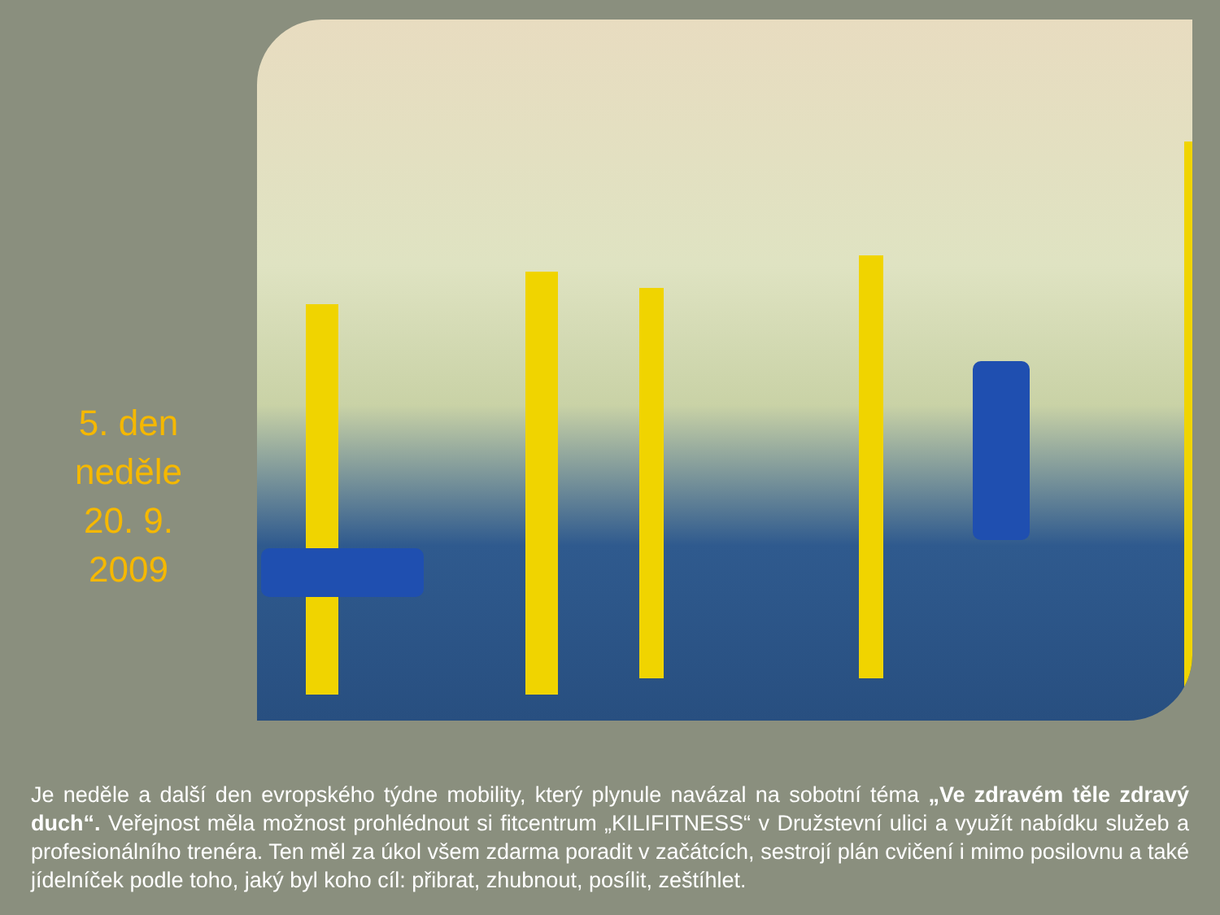5. den
neděle
20. 9.
2009
Je neděle a další den evropského týdne mobility, který plynule navázal na sobotní téma „Ve zdravém těle zdravý duch“. Veřejnost měla možnost prohlédnout si fitcentrum „KILIFITNESS“ v Družstevní ulici a využít nabídku služeb a profesionálního trenéra. Ten měl za úkol všem zdarma poradit v začátcích, sestrojí plán cvičení i mimo posilovnu a také jídelníček podle toho, jaký byl koho cíl: přibrat, zhubnout, posílit, zeštíhlet.